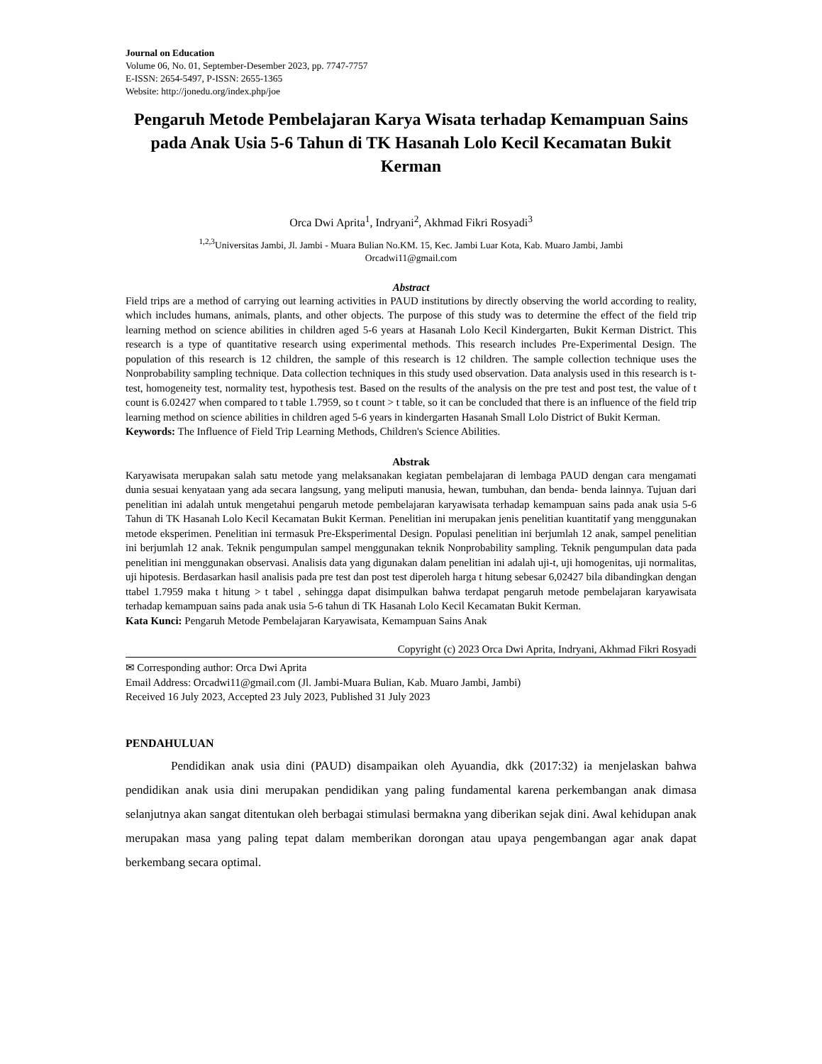Journal on Education
Volume 06, No. 01, September-Desember 2023, pp. 7747-7757
E-ISSN: 2654-5497, P-ISSN: 2655-1365
Website: http://jonedu.org/index.php/joe
Pengaruh Metode Pembelajaran Karya Wisata terhadap Kemampuan Sains pada Anak Usia 5-6 Tahun di TK Hasanah Lolo Kecil Kecamatan Bukit Kerman
Orca Dwi Aprita<sup>1</sup>, Indryani<sup>2</sup>, Akhmad Fikri Rosyadi<sup>3</sup>
<sup>1,2,3</sup>Universitas Jambi, Jl. Jambi - Muara Bulian No.KM. 15, Kec. Jambi Luar Kota, Kab. Muaro Jambi, Jambi
Orcadwi11@gmail.com
Abstract
Field trips are a method of carrying out learning activities in PAUD institutions by directly observing the world according to reality, which includes humans, animals, plants, and other objects. The purpose of this study was to determine the effect of the field trip learning method on science abilities in children aged 5-6 years at Hasanah Lolo Kecil Kindergarten, Bukit Kerman District. This research is a type of quantitative research using experimental methods. This research includes Pre-Experimental Design. The population of this research is 12 children, the sample of this research is 12 children. The sample collection technique uses the Nonprobability sampling technique. Data collection techniques in this study used observation. Data analysis used in this research is t-test, homogeneity test, normality test, hypothesis test. Based on the results of the analysis on the pre test and post test, the value of t count is 6.02427 when compared to t table 1.7959, so t count > t table, so it can be concluded that there is an influence of the field trip learning method on science abilities in children aged 5-6 years in kindergarten Hasanah Small Lolo District of Bukit Kerman.
Keywords: The Influence of Field Trip Learning Methods, Children's Science Abilities.
Abstrak
Karyawisata merupakan salah satu metode yang melaksanakan kegiatan pembelajaran di lembaga PAUD dengan cara mengamati dunia sesuai kenyataan yang ada secara langsung, yang meliputi manusia, hewan, tumbuhan, dan benda- benda lainnya. Tujuan dari penelitian ini adalah untuk mengetahui pengaruh metode pembelajaran karyawisata terhadap kemampuan sains pada anak usia 5-6 Tahun di TK Hasanah Lolo Kecil Kecamatan Bukit Kerman. Penelitian ini merupakan jenis penelitian kuantitatif yang menggunakan metode eksperimen. Penelitian ini termasuk Pre-Eksperimental Design. Populasi penelitian ini berjumlah 12 anak, sampel penelitian ini berjumlah 12 anak. Teknik pengumpulan sampel menggunakan teknik Nonprobability sampling. Teknik pengumpulan data pada penelitian ini menggunakan observasi. Analisis data yang digunakan dalam penelitian ini adalah uji-t, uji homogenitas, uji normalitas, uji hipotesis. Berdasarkan hasil analisis pada pre test dan post test diperoleh harga t hitung sebesar 6,02427 bila dibandingkan dengan ttabel 1.7959 maka t hitung > t tabel , sehingga dapat disimpulkan bahwa terdapat pengaruh metode pembelajaran karyawisata terhadap kemampuan sains pada anak usia 5-6 tahun di TK Hasanah Lolo Kecil Kecamatan Bukit Kerman.
Kata Kunci: Pengaruh Metode Pembelajaran Karyawisata, Kemampuan Sains Anak
Copyright (c) 2023 Orca Dwi Aprita, Indryani, Akhmad Fikri Rosyadi
✉ Corresponding author: Orca Dwi Aprita
Email Address: Orcadwi11@gmail.com (Jl. Jambi-Muara Bulian, Kab. Muaro Jambi, Jambi)
Received 16 July 2023, Accepted 23 July 2023, Published 31 July 2023
PENDAHULUAN
Pendidikan anak usia dini (PAUD) disampaikan oleh Ayuandia, dkk (2017:32) ia menjelaskan bahwa pendidikan anak usia dini merupakan pendidikan yang paling fundamental karena perkembangan anak dimasa selanjutnya akan sangat ditentukan oleh berbagai stimulasi bermakna yang diberikan sejak dini. Awal kehidupan anak merupakan masa yang paling tepat dalam memberikan dorongan atau upaya pengembangan agar anak dapat berkembang secara optimal.